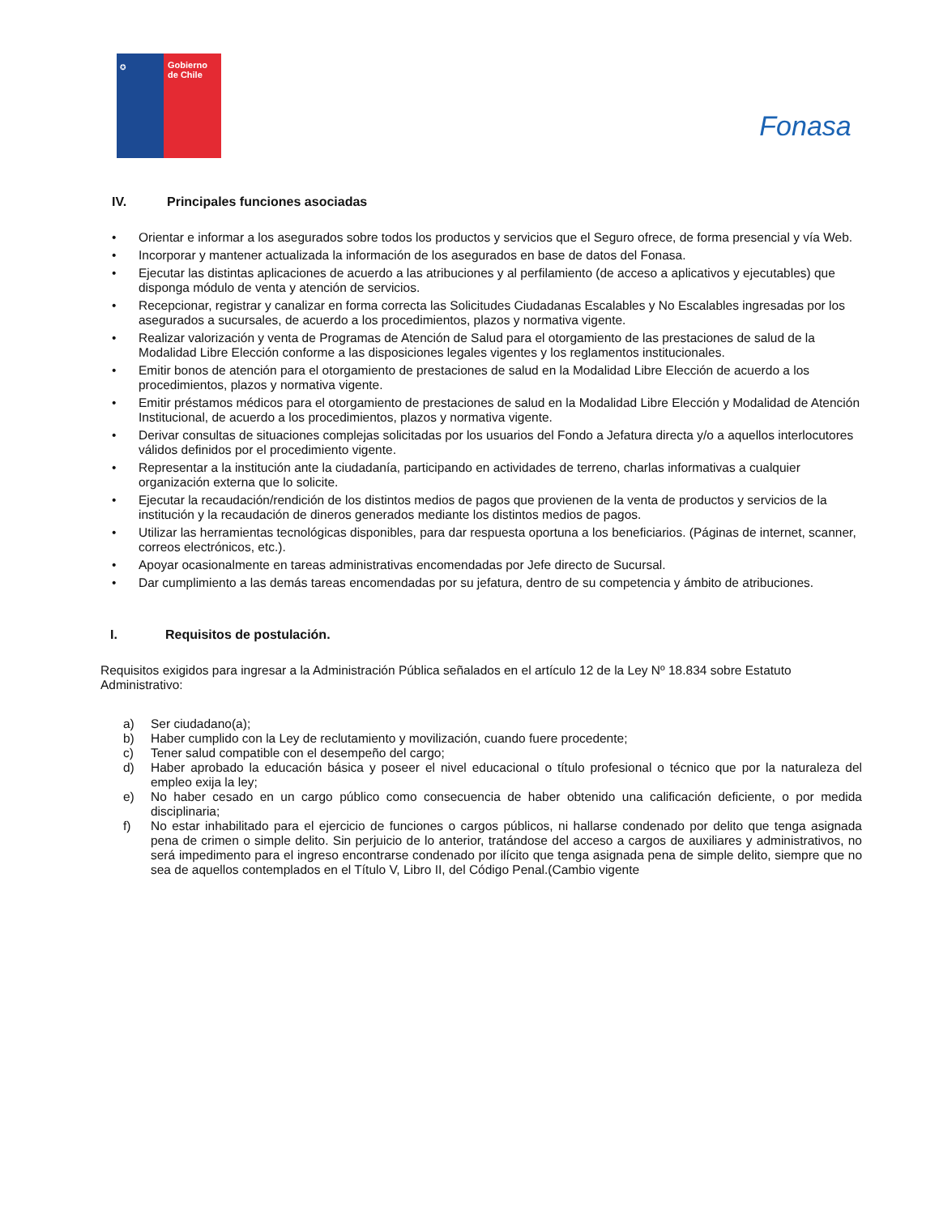✪
Gobierno de Chile
Fonasa
IV. Principales funciones asociadas
• Orientar e informar a los asegurados sobre todos los productos y servicios que el Seguro ofrece, de forma presencial y vía Web.
• Incorporar y mantener actualizada la información de los asegurados en base de datos del Fonasa.
• Ejecutar las distintas aplicaciones de acuerdo a las atribuciones y al perfilamiento (de acceso a aplicativos y ejecutables) que disponga módulo de venta y atención de servicios.
• Recepcionar, registrar y canalizar en forma correcta las Solicitudes Ciudadanas Escalables y No Escalables ingresadas por los asegurados a sucursales, de acuerdo a los procedimientos, plazos y normativa vigente.
• Realizar valorización y venta de Programas de Atención de Salud para el otorgamiento de las prestaciones de salud de la Modalidad Libre Elección conforme a las disposiciones legales vigentes y los reglamentos institucionales.
• Emitir bonos de atención para el otorgamiento de prestaciones de salud en la Modalidad Libre Elección de acuerdo a los procedimientos, plazos y normativa vigente.
• Emitir préstamos médicos para el otorgamiento de prestaciones de salud en la Modalidad Libre Elección y Modalidad de Atención Institucional, de acuerdo a los procedimientos, plazos y normativa vigente.
• Derivar consultas de situaciones complejas solicitadas por los usuarios del Fondo a Jefatura directa y/o a aquellos interlocutores válidos definidos por el procedimiento vigente.
• Representar a la institución ante la ciudadanía, participando en actividades de terreno, charlas informativas a cualquier organización externa que lo solicite.
• Ejecutar la recaudación/rendición de los distintos medios de pagos que provienen de la venta de productos y servicios de la institución y la recaudación de dineros generados mediante los distintos medios de pagos.
• Utilizar las herramientas tecnológicas disponibles, para dar respuesta oportuna a los beneficiarios. (Páginas de internet, scanner, correos electrónicos, etc.).
• Apoyar ocasionalmente en tareas administrativas encomendadas por Jefe directo de Sucursal.
• Dar cumplimiento a las demás tareas encomendadas por su jefatura, dentro de su competencia y ámbito de atribuciones.
I. Requisitos de postulación.
Requisitos exigidos para ingresar a la Administración Pública señalados en el artículo 12 de la Ley Nº 18.834 sobre Estatuto Administrativo:
a) Ser ciudadano(a);
b) Haber cumplido con la Ley de reclutamiento y movilización, cuando fuere procedente;
c) Tener salud compatible con el desempeño del cargo;
d) Haber aprobado la educación básica y poseer el nivel educacional o título profesional o técnico que por la naturaleza del empleo exija la ley;
e) No haber cesado en un cargo público como consecuencia de haber obtenido una calificación deficiente, o por medida disciplinaria;
f) No estar inhabilitado para el ejercicio de funciones o cargos públicos, ni hallarse condenado por delito que tenga asignada pena de crimen o simple delito. Sin perjuicio de lo anterior, tratándose del acceso a cargos de auxiliares y administrativos, no será impedimento para el ingreso encontrarse condenado por ilícito que tenga asignada pena de simple delito, siempre que no sea de aquellos contemplados en el Título V, Libro II, del Código Penal.(Cambio vigente